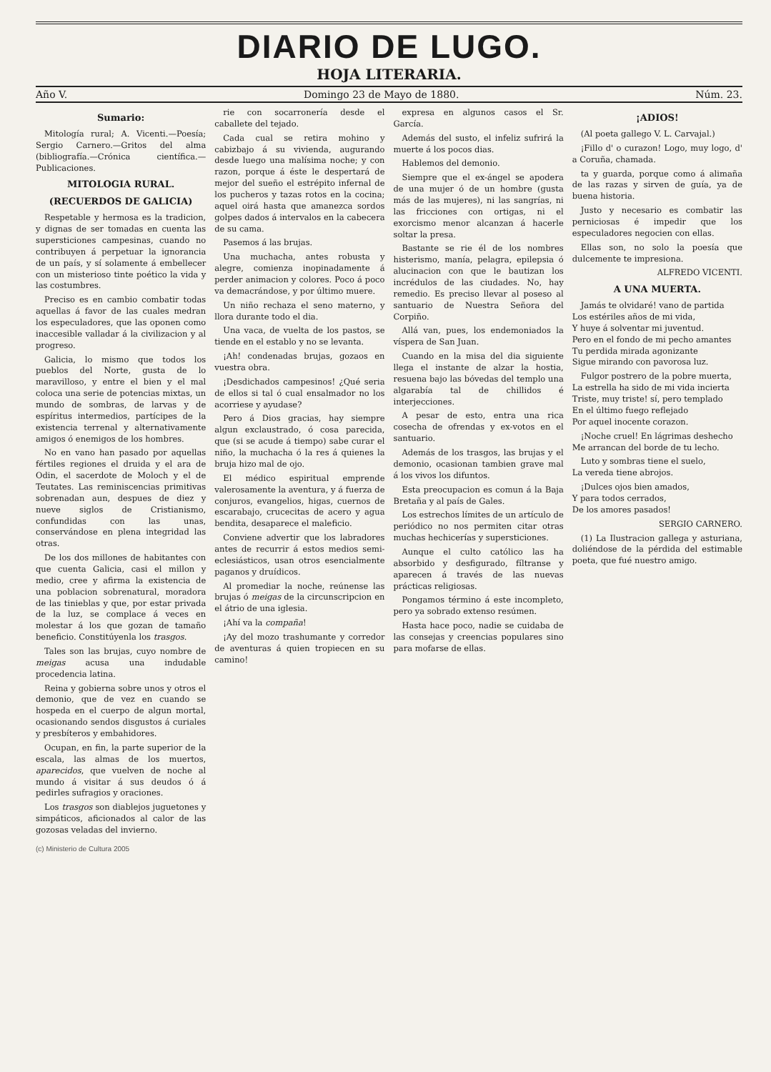DIARIO DE LUGO.
HOJA LITERARIA.
Año V. Domingo 23 de Mayo de 1880. Núm. 23.
Sumario:
Mitología rural; A. Vicenti.—Poesía; Sergio Carnero.—Gritos del alma (bibliografía.—Crónica científica.—Publicaciones.
MITOLOGIA RURAL.
(RECUERDOS DE GALICIA)
Respetable y hermosa es la tradicion, y dignas de ser tomadas en cuenta las supersticiones campesinas, cuando no contribuyen á perpetuar la ignorancia de un país, y sí solamente á embellecer con un misterioso tinte poético la vida y las costumbres.
Preciso es en cambio combatir todas aquellas á favor de las cuales medran los especuladores, que las oponen como inaccesible valladar á la civilizacion y al progreso.
Galicia, lo mismo que todos los pueblos del Norte, gusta de lo maravilloso, y entre el bien y el mal coloca una serie de potencias mixtas, un mundo de sombras, de larvas y de espíritus intermedios, partícipes de la existencia terrenal y alternativamente amigos ó enemigos de los hombres.
No en vano han pasado por aquellas fértiles regiones el druida y el ara de Odin, el sacerdote de Moloch y el de Teutates. Las reminiscencias primitivas sobrenadan aun, despues de diez y nueve siglos de Cristianismo, confundidas con las unas, conservándose en plena integridad las otras.
De los dos millones de habitantes con que cuenta Galicia, casi el millon y medio, cree y afirma la existencia de una poblacion sobrenatural, moradora de las tinieblas y que, por estar privada de la luz, se complace á veces en molestar á los que gozan de tamaño beneficio. Constitúyenla los trasgos.
Tales son las brujas, cuyo nombre de meigas acusa una indudable procedencia latina.
Reina y gobierna sobre unos y otros el demonio, que de vez en cuando se hospeda en el cuerpo de algun mortal, ocasionando sendos disgustos á curiales y presbíteros y embahidores.
Ocupan, en fin, la parte superior de la escala, las almas de los muertos, aparecidos, que vuelven de noche al mundo á visitar á sus deudos ó á pedirles sufragios y oraciones.
Los trasgos son diablejos juguetones y simpáticos, aficionados al calor de las gozosas veladas del invierno.
rie con socarronería desde el caballete del tejado.
Cada cual se retira mohino y cabizbajo á su vivienda, augurando desde luego una malísima noche; y con razon, porque á éste le despertará de mejor del sueño el estrépito infernal de los pucheros y tazas rotos en la cocina; aquel oirá hasta que amanezca sordos golpes dados á intervalos en la cabecera de su cama.
Pasemos á las brujas.
Una muchacha, antes robusta y alegre, comienza inopinadamente á perder animacion y colores. Poco á poco va demacrándose, y por último muere.
Un niño rechaza el seno materno, y llora durante todo el dia.
Una vaca, de vuelta de los pastos, se tiende en el establo y no se levanta.
¡Ah! condenadas brujas, gozaos en vuestra obra.
¡Desdichados campesinos! ¿Qué seria de ellos si tal ó cual ensalmador no los acorriese y ayudase?
Pero á Dios gracias, hay siempre algun exclaustrado, ó cosa parecida, que (si se acude á tiempo) sabe curar el niño, la muchacha ó la res á quienes la bruja hizo mal de ojo.
El médico espiritual emprende valerosamente la aventura, y á fuerza de conjuros, evangelios, higas, cuernos de escarabajo, crucecitas de acero y agua bendita, desaparece el maleficio.
Conviene advertir que los labradores antes de recurrir á estos medios semi-eclesiásticos, usan otros esencialmente paganos y druídicos.
Al promediar la noche, reúnense las brujas ó meigas de la circunscripcion en el átrio de una iglesia.
¡Ahí va la compaña!
¡Ay del mozo trashumante y corredor de aventuras á quien tropiecen en su camino!
expresa en algunos casos el Sr. García.
Además del susto, el infeliz sufrirá la muerte á los pocos dias.
Hablemos del demonio.
Siempre que el ex-ángel se apodera de una mujer ó de un hombre (gusta más de las mujeres), ni las sangrías, ni las fricciones con ortigas, ni el exorcismo menor alcanzan á hacerle soltar la presa.
Bastante se rie él de los nombres histerismo, manía, pelagra, epilepsia ó alucinacion con que le bautizan los incrédulos de las ciudades. No, hay remedio. Es preciso llevar al poseso al santuario de Nuestra Señora del Corpiño.
Allá van, pues, los endemoniados la víspera de San Juan.
Cuando en la misa del dia siguiente llega el instante de alzar la hostia, resuena bajo las bóvedas del templo una algarabía tal de chillidos é interjecciones.
A pesar de esto, entra una rica cosecha de ofrendas y ex-votos en el santuario.
Además de los trasgos, las brujas y el demonio, ocasionan tambien grave mal á los vivos los difuntos.
Esta preocupacion es comun á la Baja Bretaña y al país de Gales.
Los estrechos límites de un artículo de periódico no nos permiten citar otras muchas hechicerías y supersticiones.
Aunque el culto católico las ha absorbido y desfigurado, fíltranse y aparecen á través de las nuevas prácticas religiosas.
Pongamos término á este incompleto, pero ya sobrado extenso resúmen.
Hasta hace poco, nadie se cuidaba de las consejas y creencias populares sino para mofarse de ellas.
¡ADIOS!
(Al poeta gallego V. L. Carvajal.)
¡Fillo d' o curazon! Logo, muy logo, d' a Coruña, chamada.
ta y guarda, porque como á alimaña de las razas y sirven de guía, ya de buena historia.
Justo y necesario es combatir las perniciosas é impedir que los especuladores negocien con ellas.
Ellas son, no solo la poesía que dulcemente te impresiona.
ALFREDO VICENTI.
A UNA MUERTA.
Jamás te olvidaré! vano de partida
Los estériles años de mi vida,
Y huye á solventar mi juventud.
Pero en el fondo de mi pecho amantes
Tu perdida mirada agonizante
Sigue mirando con pavorosa luz.
Fulgor postrero de la pobre muerta,
La estrella ha sido de mi vida incierta
Triste, muy triste! sí, pero templado
En el último fuego reflejado
Por aquel inocente corazon.
¡Noche cruel! En lágrimas deshecho
Me arrancan del borde de tu lecho.
Luto y sombras tiene el suelo,
La vereda tiene abrojos.
¡Dulces ojos bien amados,
Y para todos cerrados,
De los amores pasados!
SERGIO CARNERO.
(1) La Ilustracion gallega y asturiana, doliéndose de la pérdida del estimable poeta, que fué nuestro amigo.
(c) Ministerio de Cultura 2005